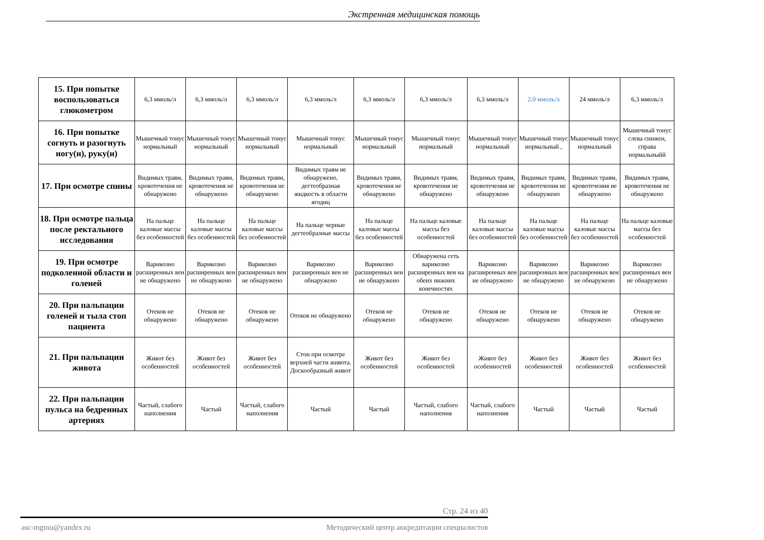Экстренная медицинская помощь
| 15. При попытке воспользоваться глюкометром | 6,3 ммоль/л | 6,3 ммоль/л | 6,3 ммоль/л | 6,3 ммоль/л | 6,3 ммоль/л | 6,3 ммоль/л | 6,3 ммоль/л | 2,0 ммоль/л | 24 ммоль/л | 6,3 ммоль/л |
| 16. При попытке согнуть и разогнуть ногу(и), руку(и) | Мышечный тонус нормальный | Мышечный тонус нормальный | Мышечный тонус нормальный | Мышечный тонус нормальный | Мышечный тонус нормальный | Мышечный тонус нормальный | Мышечный тонус нормальный | Мышечный тонус нормальный , | Мышечный тонус нормальный | Мышечный тонус слева снижен, справа нормальныйй |
| 17. При осмотре спины | Видимых травм, кровотечения не обнаружено | Видимых травм, кровотечения не обнаружено | Видимых травм, кровотечения не обнаружено | Видимых травм не обнаружено, дегтеобразная жидкость в области ягодиц | Видимых травм, кровотечения не обнаружено | Видимых травм, кровотечения не обнаружено | Видимых травм, кровотечения не обнаружено | Видимых травм, кровотечения не обнаружено | Видимых травм, кровотечения не обнаружено | Видимых травм, кровотечения не обнаружено |
| 18. При осмотре пальца после ректального исследования | На пальце каловые массы без особенностей | На пальце каловые массы без особенностей | На пальце каловые массы без особенностей | На пальце черные дегтеобразные массы | На пальце каловые массы без особенностей | На пальце каловые массы без особенностей | На пальце каловые массы без особенностей | На пальце каловые массы без особенностей | На пальце каловые массы без особенностей | На пальце каловые массы без особенностей |
| 19. При осмотре подколенной области и голеней | Варикозно расширенных вен не обнаружено | Варикозно расширенных вен не обнаружено | Варикозно расширенных вен не обнаружено | Варикозно расширенных вен не обнаружено | Варикозно расширенных вен не обнаружено | Обнаружена сеть варикозно расширенных вен на обеих нижних конечностях | Варикозно расширенных вен не обнаружено | Варикозно расширенных вен не обнаружено | Варикозно расширенных вен не обнаружено | Варикозно расширенных вен не обнаружено |
| 20. При пальпации голеней и тыла стоп пациента | Отеков не обнаружено | Отеков не обнаружено | Отеков не обнаружено | Отеков не обнаружено | Отеков не обнаружено | Отеков не обнаружено | Отеков не обнаружено | Отеков не обнаружено | Отеков не обнаружено | Отеков не обнаружено |
| 21. При пальпации живота | Живот без особенностей | Живот без особенностей | Живот без особенностей | Стон при осмотре верхней части живота. Доскообразный живот | Живот без особенностей | Живот без особенностей | Живот без особенностей | Живот без особенностей | Живот без особенностей | Живот без особенностей |
| 22. При пальпации пульса на бедренных артериях | Частый, слабого наполнения | Частый | Частый, слабого наполнения | Частый | Частый | Частый, слабого наполнения | Частый, слабого наполнения | Частый | Частый | Частый |
Стр. 24 из 40
asc-mgmu@yandex.ru Методический центр аккредитации специалистов